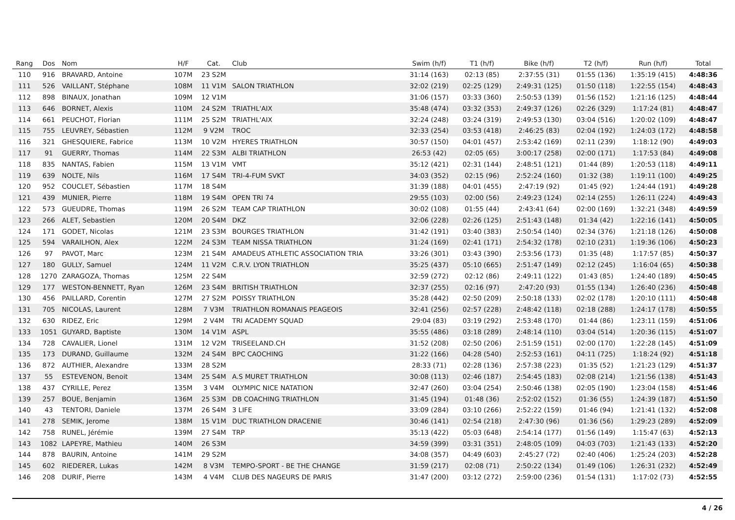| Rang | Dos | Nom | H/F | Cat. | Club | Swim (h/f) | T1 (h/f) | Bike (h/f) | T2 (h/f) | Run (h/f) | Total |
| --- | --- | --- | --- | --- | --- | --- | --- | --- | --- | --- | --- |
| 110 | 916 | BRAVARD, Antoine | 107M | 23 S2M | | 31:14 (163) | 02:13 (85) | 2:37:55 (31) | 01:55 (136) | 1:35:19 (415) | 4:48:36 |
| 111 | 526 | VAILLANT, Stéphane | 108M | 11 V1M | SALON TRIATHLON | 32:02 (219) | 02:25 (129) | 2:49:31 (125) | 01:50 (118) | 1:22:55 (154) | 4:48:43 |
| 112 | 898 | BINAUX, Jonathan | 109M | 12 V1M | | 31:06 (157) | 03:33 (360) | 2:50:53 (139) | 01:56 (152) | 1:21:16 (125) | 4:48:44 |
| 113 | 646 | BORNET, Alexis | 110M | 24 S2M | TRIATHL'AIX | 35:48 (474) | 03:32 (353) | 2:49:37 (126) | 02:26 (329) | 1:17:24 (81) | 4:48:47 |
| 114 | 661 | PEUCHOT, Florian | 111M | 25 S2M | TRIATHL'AIX | 32:24 (248) | 03:24 (319) | 2:49:53 (130) | 03:04 (516) | 1:20:02 (109) | 4:48:47 |
| 115 | 755 | LEUVREY, Sébastien | 112M | 9 V2M | TROC | 32:33 (254) | 03:53 (418) | 2:46:25 (83) | 02:04 (192) | 1:24:03 (172) | 4:48:58 |
| 116 | 321 | GHESQUIERE, Fabrice | 113M | 10 V2M | HYERES TRIATHLON | 30:57 (150) | 04:01 (457) | 2:53:42 (169) | 02:11 (239) | 1:18:12 (90) | 4:49:03 |
| 117 | 91 | GUERRY, Thomas | 114M | 22 S3M | ALBI TRIATHLON | 26:53 (42) | 02:05 (65) | 3:00:17 (258) | 02:00 (171) | 1:17:53 (84) | 4:49:08 |
| 118 | 835 | NANTAS, Fabien | 115M | 13 V1M | VMT | 35:12 (421) | 02:31 (144) | 2:48:51 (121) | 01:44 (89) | 1:20:53 (118) | 4:49:11 |
| 119 | 639 | NOLTE, Nils | 116M | 17 S4M | TRI-4-FUM SVKT | 34:03 (352) | 02:15 (96) | 2:52:24 (160) | 01:32 (38) | 1:19:11 (100) | 4:49:25 |
| 120 | 952 | COUCLET, Sébastien | 117M | 18 S4M | | 31:39 (188) | 04:01 (455) | 2:47:19 (92) | 01:45 (92) | 1:24:44 (191) | 4:49:28 |
| 121 | 439 | MUNIER, Pierre | 118M | 19 S4M | OPEN TRI 74 | 29:55 (103) | 02:00 (56) | 2:49:23 (124) | 02:14 (255) | 1:26:11 (224) | 4:49:43 |
| 122 | 573 | GUEUDRE, Thomas | 119M | 26 S2M | TEAM CAP TRIATHLON | 30:02 (108) | 01:55 (44) | 2:43:41 (64) | 02:00 (169) | 1:32:21 (348) | 4:49:59 |
| 123 | 266 | ALET, Sebastien | 120M | 20 S4M | DKZ | 32:06 (228) | 02:26 (125) | 2:51:43 (148) | 01:34 (42) | 1:22:16 (141) | 4:50:05 |
| 124 | 171 | GODET, Nicolas | 121M | 23 S3M | BOURGES TRIATHLON | 31:42 (191) | 03:40 (383) | 2:50:54 (140) | 02:34 (376) | 1:21:18 (126) | 4:50:08 |
| 125 | 594 | VARAILHON, Alex | 122M | 24 S3M | TEAM NISSA TRIATHLON | 31:24 (169) | 02:41 (171) | 2:54:32 (178) | 02:10 (231) | 1:19:36 (106) | 4:50:23 |
| 126 | 97 | PAVOT, Marc | 123M | 21 S4M | AMADEUS ATHLETIC ASSOCIATION TRIA | 33:26 (301) | 03:43 (390) | 2:53:56 (173) | 01:35 (48) | 1:17:57 (85) | 4:50:37 |
| 127 | 180 | GULLY, Samuel | 124M | 11 V2M | C.R.V. LYON TRIATHLON | 35:25 (437) | 05:10 (665) | 2:51:47 (149) | 02:12 (245) | 1:16:04 (65) | 4:50:38 |
| 128 | 1270 | ZARAGOZA, Thomas | 125M | 22 S4M | | 32:59 (272) | 02:12 (86) | 2:49:11 (122) | 01:43 (85) | 1:24:40 (189) | 4:50:45 |
| 129 | 177 | WESTON-BENNETT, Ryan | 126M | 23 S4M | BRITISH TRIATHLON | 32:37 (255) | 02:16 (97) | 2:47:20 (93) | 01:55 (134) | 1:26:40 (236) | 4:50:48 |
| 130 | 456 | PAILLARD, Corentin | 127M | 27 S2M | POISSY TRIATHLON | 35:28 (442) | 02:50 (209) | 2:50:18 (133) | 02:02 (178) | 1:20:10 (111) | 4:50:48 |
| 131 | 705 | NICOLAS, Laurent | 128M | 7 V3M | TRIATHLON ROMANAIS PEAGEOIS | 32:41 (256) | 02:57 (228) | 2:48:42 (118) | 02:18 (288) | 1:24:17 (178) | 4:50:55 |
| 132 | 630 | RIDEZ, Eric | 129M | 2 V4M | TRI ACADEMY SQUAD | 29:04 (83) | 03:19 (292) | 2:53:48 (170) | 01:44 (86) | 1:23:11 (159) | 4:51:06 |
| 133 | 1051 | GUYARD, Baptiste | 130M | 14 V1M | ASPL | 35:55 (486) | 03:18 (289) | 2:48:14 (110) | 03:04 (514) | 1:20:36 (115) | 4:51:07 |
| 134 | 728 | CAVALIER, Lionel | 131M | 12 V2M | TRISEELAND.CH | 31:52 (208) | 02:50 (206) | 2:51:59 (151) | 02:00 (170) | 1:22:28 (145) | 4:51:09 |
| 135 | 173 | DURAND, Guillaume | 132M | 24 S4M | BPC CAOCHING | 31:22 (166) | 04:28 (540) | 2:52:53 (161) | 04:11 (725) | 1:18:24 (92) | 4:51:18 |
| 136 | 872 | AUTHIER, Alexandre | 133M | 28 S2M | | 28:33 (71) | 02:28 (136) | 2:57:38 (223) | 01:35 (52) | 1:21:23 (129) | 4:51:37 |
| 137 | 55 | ESTEVENON, Benoit | 134M | 25 S4M | A.S MURET TRIATHLON | 30:08 (113) | 02:46 (187) | 2:54:45 (183) | 02:08 (214) | 1:21:56 (138) | 4:51:43 |
| 138 | 437 | CYRILLE, Perez | 135M | 3 V4M | OLYMPIC NICE NATATION | 32:47 (260) | 03:04 (254) | 2:50:46 (138) | 02:05 (190) | 1:23:04 (158) | 4:51:46 |
| 139 | 257 | BOUE, Benjamin | 136M | 25 S3M | DB COACHING TRIATHLON | 31:45 (194) | 01:48 (36) | 2:52:02 (152) | 01:36 (55) | 1:24:39 (187) | 4:51:50 |
| 140 | 43 | TENTORI, Daniele | 137M | 26 S4M | 3 LIFE | 33:09 (284) | 03:10 (266) | 2:52:22 (159) | 01:46 (94) | 1:21:41 (132) | 4:52:08 |
| 141 | 278 | SEMIK, Jerome | 138M | 15 V1M | DUC TRIATHLON DRACENIE | 30:46 (141) | 02:54 (218) | 2:47:30 (96) | 01:36 (56) | 1:29:23 (289) | 4:52:09 |
| 142 | 758 | RUNEL, Jérémie | 139M | 27 S4M | TRP | 35:13 (422) | 05:03 (648) | 2:54:14 (177) | 01:56 (149) | 1:15:47 (63) | 4:52:13 |
| 143 | 1082 | LAPEYRE, Mathieu | 140M | 26 S3M | | 34:59 (399) | 03:31 (351) | 2:48:05 (109) | 04:03 (703) | 1:21:43 (133) | 4:52:20 |
| 144 | 878 | BAURIN, Antoine | 141M | 29 S2M | | 34:08 (357) | 04:49 (603) | 2:45:27 (72) | 02:40 (406) | 1:25:24 (203) | 4:52:28 |
| 145 | 602 | RIEDERER, Lukas | 142M | 8 V3M | TEMPO-SPORT - BE THE CHANGE | 31:59 (217) | 02:08 (71) | 2:50:22 (134) | 01:49 (106) | 1:26:31 (232) | 4:52:49 |
| 146 | 208 | DURIF, Pierre | 143M | 4 V4M | CLUB DES NAGEURS DE PARIS | 31:47 (200) | 03:12 (272) | 2:59:00 (236) | 01:54 (131) | 1:17:02 (73) | 4:52:55 |
4 / 26